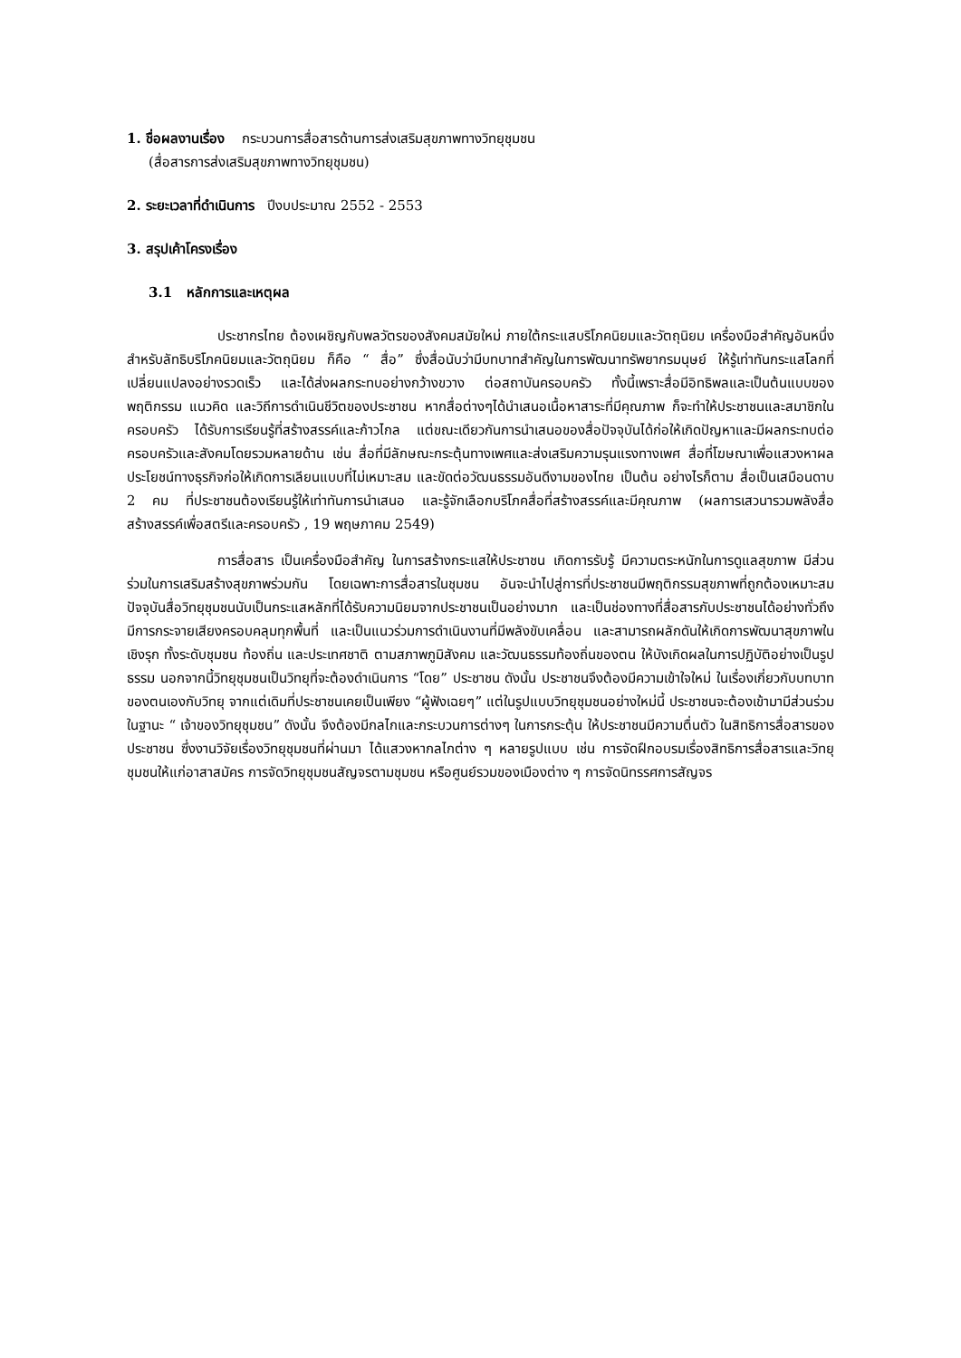1. ชื่อผลงานเรื่อง กระบวนการสื่อสารด้านการส่งเสริมสุขภาพทางวิทยุชุมชน
(สื่อสารการส่งเสริมสุขภาพทางวิทยุชุมชน)
2. ระยะเวลาที่ดำเนินการ ปีงบประมาณ 2552 - 2553
3. สรุปเค้าโครงเรื่อง
3.1 หลักการและเหตุผล
ประชากรไทย ต้องเผชิญกับพลวัตรของสังคมสมัยใหม่ ภายใต้กระแสบริโภคนิยมและวัตถุนิยม เครื่องมือสำคัญอันหนึ่ง สำหรับลัทธิบริโภคนิยมและวัตถุนิยม ก็คือ “ สื่อ” ซึ่งสื่อนับว่ามีบทบาทสำคัญในการพัฒนาทรัพยากรมนุษย์ ให้รู้เท่าทันกระแสโลกที่เปลี่ยนแปลงอย่างรวดเร็ว และได้ส่งผลกระทบอย่างกว้างขวาง ต่อสถาบันครอบครัว ทั้งนี้เพราะสื่อมีอิทธิพลและเป็นต้นแบบของพฤติกรรม แนวคิด และวิถีการดำเนินชีวิตของประชาชน หากสื่อต่างๆได้นำเสนอเนื้อหาสาระที่มีคุณภาพ ก็จะทำให้ประชาชนและสมาชิกในครอบครัว ได้รับการเรียนรู้ที่สร้างสรรค์และก้าวไกล แต่ขณะเดียวกันการนำเสนอของสื่อปัจจุบันได้ก่อให้เกิดปัญหาและมีผลกระทบต่อครอบครัวและสังคมโดยรวมหลายด้าน เช่น สื่อที่มีลักษณะกระตุ้นทางเพศและส่งเสริมความรุนแรงทางเพศ สื่อที่โฆษณาเพื่อแสวงหาผลประโยชน์ทางธุรกิจก่อให้เกิดการเลียนแบบที่ไม่เหมาะสม และขัดต่อวัฒนธรรมอันดีงามของไทย เป็นต้น อย่างไรก็ตาม สื่อเป็นเสมือนดาบ 2 คม ที่ประชาชนต้องเรียนรู้ให้เท่าทันการนำเสนอ และรู้จักเลือกบริโภคสื่อที่สร้างสรรค์และมีคุณภาพ (ผลการเสวนารวมพลังสื่อสร้างสรรค์เพื่อสตรีและครอบครัว , 19 พฤษภาคม 2549)
การสื่อสาร เป็นเครื่องมือสำคัญ ในการสร้างกระแสให้ประชาชน เกิดการรับรู้ มีความตระหนักในการดูแลสุขภาพ มีส่วนร่วมในการเสริมสร้างสุขภาพร่วมกัน โดยเฉพาะการสื่อสารในชุมชน อันจะนำไปสู่การที่ประชาชนมีพฤติกรรมสุขภาพที่ถูกต้องเหมาะสม ปัจจุบันสื่อวิทยุชุมชนนับเป็นกระแสหลักที่ได้รับความนิยมจากประชาชนเป็นอย่างมาก และเป็นช่องทางที่สื่อสารกับประชาชนได้อย่างทั่วถึง มีการกระจายเสียงครอบคลุมทุกพื้นที่ และเป็นแนวร่วมการดำเนินงานที่มีพลังขับเคลื่อน และสามารถผลักดันให้เกิดการพัฒนาสุขภาพในเชิงรุก ทั้งระดับชุมชน ท้องถิ่น และประเทศชาติ ตามสภาพภูมิสังคม และวัฒนธรรมท้องถิ่นของตน ให้บังเกิดผลในการปฏิบัติอย่างเป็นรูปธรรม นอกจากนี้วิทยุชุมชนเป็นวิทยุที่จะต้องดำเนินการ “โดย” ประชาชน ดังนั้น ประชาชนจึงต้องมีความเข้าใจใหม่ ในเรื่องเกี่ยวกับบทบาทของตนเองกับวิทยุ จากแต่เดิมที่ประชาชนเคยเป็นเพียง “ผู้ฟังเฉยๆ” แต่ในรูปแบบวิทยุชุมชนอย่างใหม่นี้ ประชาชนจะต้องเข้ามามีส่วนร่วมในฐานะ “ เจ้าของวิทยุชุมชน” ดังนั้น จึงต้องมีกลไกและกระบวนการต่างๆ ในการกระตุ้น ให้ประชาชนมีความตื่นตัว ในสิทธิการสื่อสารของประชาชน ซึ่งงานวิจัยเรื่องวิทยุชุมชนที่ผ่านมา ได้แสวงหากลไกต่าง ๆ หลายรูปแบบ เช่น การจัดฝึกอบรมเรื่องสิทธิการสื่อสารและวิทยุชุมชนให้แก่อาสาสมัคร การจัดวิทยุชุมชนสัญจรตามชุมชน หรือศูนย์รวมของเมืองต่าง ๆ การจัดนิทรรศการสัญจร